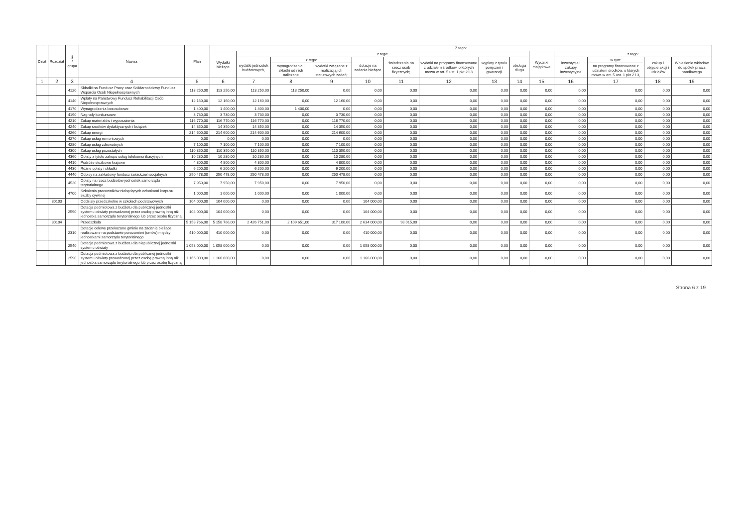| Dział | Rozdział | § / grupa | Nazwa | Plan | Z tego: | | | | | | | | | | | | | |
| --- | --- | --- | --- | --- | --- | --- | --- | --- | --- | --- | --- | --- | --- | --- | --- | --- | --- | --- |
| | | | | | Wydatki bieżące | z tego: | | | | | | | | Wydatki majątkowe | z tego: | | | |
| | | | | | | wydatki jednostek budżetowych, | z tego: | | dotacje na zadania bieżące | świadczenia na rzecz osób fizycznych; | wydatki na programy finansowane z udziałem środków, o których mowa w art. 5 ust. 1 pkt 2 i 3 | wypłaty z tytułu poręczeń i gwarancji | obsługa długu | | inwestycje i zakupy inwestycyjne | w tym: | zakup i objęcie akcji i udziałów | Wniesienie wkładów do spółek prawa handlowego |
| | | | | | | | wynagrodzenia i składki od nich naliczane | wydatki związane z realizacją ich statutowych zadań; | | | | | | | | na programy finansowane z udziałem środków, o których mowa w art. 5 ust. 1 pkt 2 i 3, | | |
| 1 | 2 | 3 | 4 | 5 | 6 | 7 | 8 | 9 | 10 | 11 | 12 | 13 | 14 | 15 | 16 | 17 | 18 | 19 |
| | | 4120 | Składki na Fundusz Pracy oraz Solidarnościowy Fundusz Wsparcia Osób Niepełnosprawnych | 113 250,00 | 113 250,00 | 113 250,00 | 113 250,00 | 0,00 | 0,00 | 0,00 | 0,00 | 0,00 | 0,00 | 0,00 | 0,00 | 0,00 | 0,00 | 0,00 |
| | | 4140 | Wpłaty na Państwowy Fundusz Rehabilitacji Osób Niepełnosprawnych | 12 160,00 | 12 160,00 | 12 160,00 | 0,00 | 12 160,00 | 0,00 | 0,00 | 0,00 | 0,00 | 0,00 | 0,00 | 0,00 | 0,00 | 0,00 | 0,00 |
| | | 4170 | Wynagrodzenia bezosobowe | 1 400,00 | 1 400,00 | 1 400,00 | 1 400,00 | 0,00 | 0,00 | 0,00 | 0,00 | 0,00 | 0,00 | 0,00 | 0,00 | 0,00 | 0,00 | 0,00 |
| | | 4190 | Nagrody konkursowe | 3 730,00 | 3 730,00 | 3 730,00 | 0,00 | 3 730,00 | 0,00 | 0,00 | 0,00 | 0,00 | 0,00 | 0,00 | 0,00 | 0,00 | 0,00 | 0,00 |
| | | 4210 | Zakup materiałów i wyposażenia | 116 770,00 | 116 770,00 | 116 770,00 | 0,00 | 116 770,00 | 0,00 | 0,00 | 0,00 | 0,00 | 0,00 | 0,00 | 0,00 | 0,00 | 0,00 | 0,00 |
| | | 4240 | Zakup środków dydaktycznych i książek | 14 350,00 | 14 350,00 | 14 350,00 | 0,00 | 14 350,00 | 0,00 | 0,00 | 0,00 | 0,00 | 0,00 | 0,00 | 0,00 | 0,00 | 0,00 | 0,00 |
| | | 4260 | Zakup energii | 214 600,00 | 214 600,00 | 214 600,00 | 0,00 | 214 600,00 | 0,00 | 0,00 | 0,00 | 0,00 | 0,00 | 0,00 | 0,00 | 0,00 | 0,00 | 0,00 |
| | | 4270 | Zakup usług remontowych | 0,00 | 0,00 | 0,00 | 0,00 | 0,00 | 0,00 | 0,00 | 0,00 | 0,00 | 0,00 | 0,00 | 0,00 | 0,00 | 0,00 | 0,00 |
| | | 4280 | Zakup usług zdrowotnych | 7 100,00 | 7 100,00 | 7 100,00 | 0,00 | 7 100,00 | 0,00 | 0,00 | 0,00 | 0,00 | 0,00 | 0,00 | 0,00 | 0,00 | 0,00 | 0,00 |
| | | 4300 | Zakup usług pozostałych | 110 350,00 | 110 350,00 | 110 350,00 | 0,00 | 110 350,00 | 0,00 | 0,00 | 0,00 | 0,00 | 0,00 | 0,00 | 0,00 | 0,00 | 0,00 | 0,00 |
| | | 4360 | Opłaty z tytułu zakupu usług telekomunikacyjnych | 10 280,00 | 10 280,00 | 10 280,00 | 0,00 | 10 280,00 | 0,00 | 0,00 | 0,00 | 0,00 | 0,00 | 0,00 | 0,00 | 0,00 | 0,00 | 0,00 |
| | | 4410 | Podróże służbowe krajowe | 4 800,00 | 4 800,00 | 4 800,00 | 0,00 | 4 800,00 | 0,00 | 0,00 | 0,00 | 0,00 | 0,00 | 0,00 | 0,00 | 0,00 | 0,00 | 0,00 |
| | | 4430 | Różne opłaty i składki | 6 200,00 | 6 200,00 | 6 200,00 | 0,00 | 6 200,00 | 0,00 | 0,00 | 0,00 | 0,00 | 0,00 | 0,00 | 0,00 | 0,00 | 0,00 | 0,00 |
| | | 4440 | Odpisy na zakładowy fundusz świadczeń socjalnych | 250 478,00 | 250 478,00 | 250 478,00 | 0,00 | 250 478,00 | 0,00 | 0,00 | 0,00 | 0,00 | 0,00 | 0,00 | 0,00 | 0,00 | 0,00 | 0,00 |
| | | 4520 | Opłaty na rzecz budżetów jednostek samorządu terytorialnego | 7 950,00 | 7 950,00 | 7 950,00 | 0,00 | 7 950,00 | 0,00 | 0,00 | 0,00 | 0,00 | 0,00 | 0,00 | 0,00 | 0,00 | 0,00 | 0,00 |
| | | 4700 | Szkolenia pracowników niebędących członkami korpusu służby cywilnej | 1 000,00 | 1 000,00 | 1 000,00 | 0,00 | 1 000,00 | 0,00 | 0,00 | 0,00 | 0,00 | 0,00 | 0,00 | 0,00 | 0,00 | 0,00 | 0,00 |
| | 80103 | | Oddziały przedszkolne w szkołach podstawowych | 104 000,00 | 104 000,00 | 0,00 | 0,00 | 0,00 | 104 000,00 | 0,00 | 0,00 | 0,00 | 0,00 | 0,00 | 0,00 | 0,00 | 0,00 | 0,00 |
| | | 2590 | Dotacja podmiotowa z budżetu dla publicznej jednostki systemu oświaty prowadzonej przez osobę prawną inną niż jednostka samorządu terytorialnego lub przez osobę fizyczną | 104 000,00 | 104 000,00 | 0,00 | 0,00 | 0,00 | 104 000,00 | 0,00 | 0,00 | 0,00 | 0,00 | 0,00 | 0,00 | 0,00 | 0,00 | 0,00 |
| | 80104 | | Przedszkola | 5 158 766,00 | 5 158 766,00 | 2 426 751,00 | 2 109 651,00 | 317 100,00 | 2 634 000,00 | 98 015,00 | 0,00 | 0,00 | 0,00 | 0,00 | 0,00 | 0,00 | 0,00 | 0,00 |
| | | 2310 | Dotacje celowe przekazane gminie na zadania bieżące realizowane na podstawie porozumień (umów) między jednostkami samorządu terytorialnego | 410 000,00 | 410 000,00 | 0,00 | 0,00 | 0,00 | 410 000,00 | 0,00 | 0,00 | 0,00 | 0,00 | 0,00 | 0,00 | 0,00 | 0,00 | 0,00 |
| | | 2540 | Dotacja podmiotowa z budżetu dla niepublicznej jednostki systemu oświaty | 1 058 000,00 | 1 058 000,00 | 0,00 | 0,00 | 0,00 | 1 058 000,00 | 0,00 | 0,00 | 0,00 | 0,00 | 0,00 | 0,00 | 0,00 | 0,00 | 0,00 |
| | | 2590 | Dotacja podmiotowa z budżetu dla publicznej jednostki systemu oświaty prowadzonej przez osobę prawną inną niż jednostka samorządu terytorialnego lub przez osobę fizyczną | 1 166 000,00 | 1 166 000,00 | 0,00 | 0,00 | 0,00 | 1 166 000,00 | 0,00 | 0,00 | 0,00 | 0,00 | 0,00 | 0,00 | 0,00 | 0,00 | 0,00 |
Strona 6 z 19